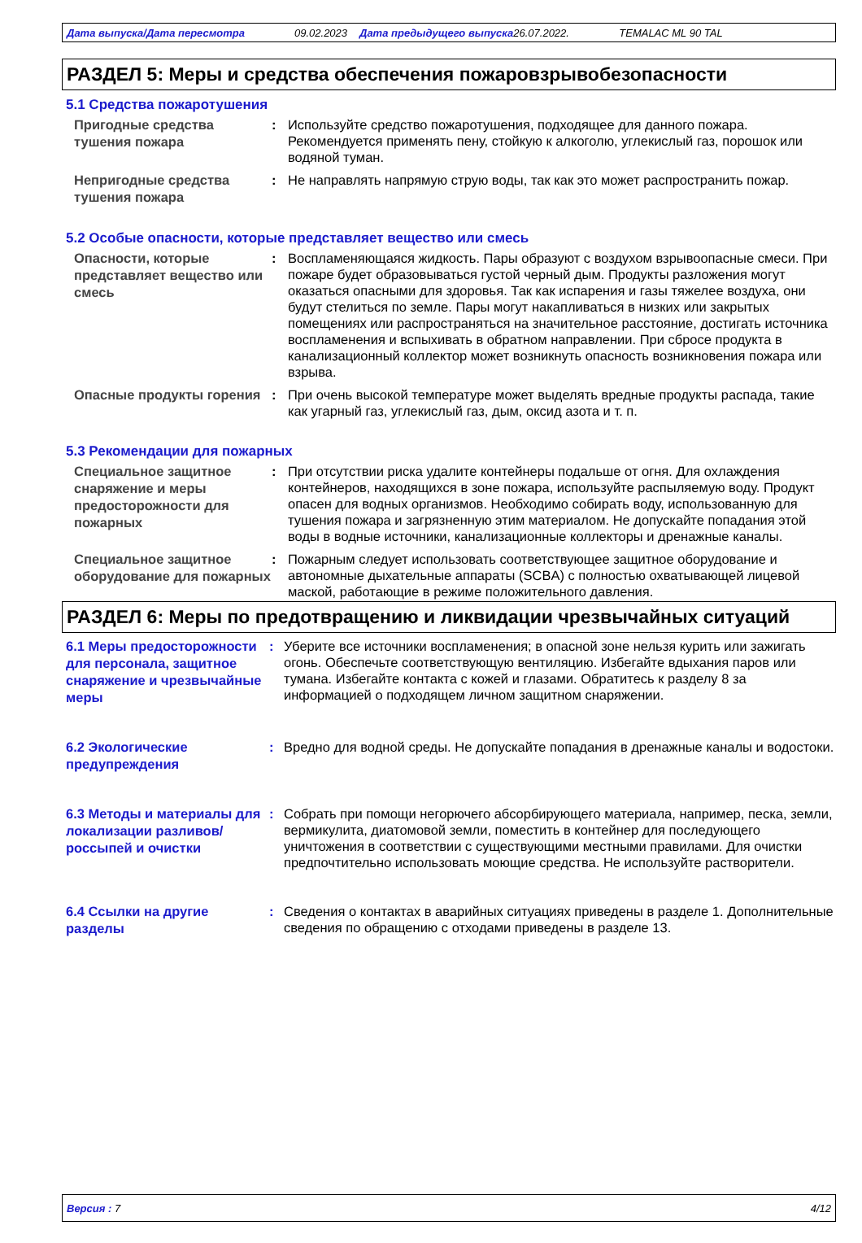Дата выпуска/Дата пересмотра 09.02.2023 Дата предыдущего выпуска 26.07.2022. TEMALAC ML 90 TAL
РАЗДЕЛ 5: Меры и средства обеспечения пожаровзрывобезопасности
5.1 Средства пожаротушения
Пригодные средства тушения пожара
: Используйте средство пожаротушения, подходящее для данного пожара. Рекомендуется применять пену, стойкую к алкоголю, углекислый газ, порошок или водяной туман.
Непригодные средства тушения пожара
: Не направлять напрямую струю воды, так как это может распространить пожар.
5.2 Особые опасности, которые представляет вещество или смесь
Опасности, которые представляет вещество или смесь
: Воспламеняющаяся жидкость. Пары образуют с воздухом взрывоопасные смеси. При пожаре будет образовываться густой черный дым. Продукты разложения могут оказаться опасными для здоровья. Так как испарения и газы тяжелее воздуха, они будут стелиться по земле. Пары могут накапливаться в низких или закрытых помещениях или распространяться на значительное расстояние, достигать источника воспламенения и вспыхивать в обратном направлении. При сбросе продукта в канализационный коллектор может возникнуть опасность возникновения пожара или взрыва.
Опасные продукты горения
: При очень высокой температуре может выделять вредные продукты распада, такие как угарный газ, углекислый газ, дым, оксид азота и т. п.
5.3 Рекомендации для пожарных
Специальное защитное снаряжение и меры предосторожности для пожарных
: При отсутствии риска удалите контейнеры подальше от огня. Для охлаждения контейнеров, находящихся в зоне пожара, используйте распыляемую воду. Продукт опасен для водных организмов. Необходимо собирать воду, использованную для тушения пожара и загрязненную этим материалом. Не допускайте попадания этой воды в водные источники, канализационные коллекторы и дренажные каналы.
Специальное защитное оборудование для пожарных
: Пожарным следует использовать соответствующее защитное оборудование и автономные дыхательные аппараты (SCBA) с полностью охватывающей лицевой маской, работающие в режиме положительного давления.
РАЗДЕЛ 6: Меры по предотвращению и ликвидации чрезвычайных ситуаций
6.1 Меры предосторожности для персонала, защитное снаряжение и чрезвычайные меры
: Уберите все источники воспламенения; в опасной зоне нельзя курить или зажигать огонь. Обеспечьте соответствующую вентиляцию. Избегайте вдыхания паров или тумана. Избегайте контакта с кожей и глазами. Обратитесь к разделу 8 за информацией о подходящем личном защитном снаряжении.
6.2 Экологические предупреждения
: Вредно для водной среды. Не допускайте попадания в дренажные каналы и водостоки.
6.3 Методы и материалы для локализации разливов/россыпей и очистки
: Собрать при помощи негорючего абсорбирующего материала, например, песка, земли, вермикулита, диатомовой земли, поместить в контейнер для последующего уничтожения в соответствии с существующими местными правилами. Для очистки предпочтительно использовать моющие средства. Не используйте растворители.
6.4 Ссылки на другие разделы
: Сведения о контактах в аварийных ситуациях приведены в разделе 1. Дополнительные сведения по обращению с отходами приведены в разделе 13.
Версия : 7 4/12